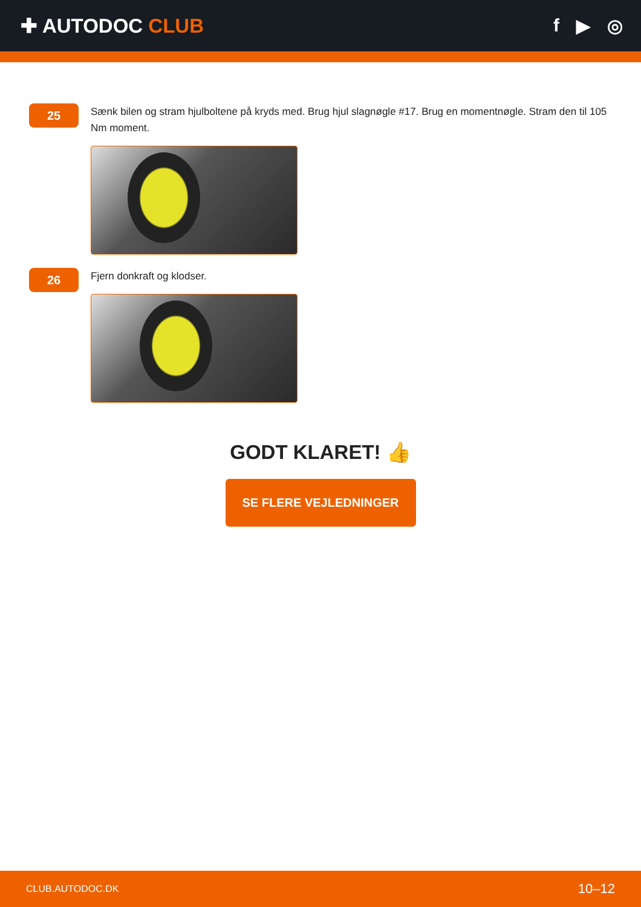✚ AUTODOC CLUB f ▶ ◎
25
Sænk bilen og stram hjulboltene på kryds med. Brug hjul slagnøgle #17. Brug en momentnøgle. Stram den til 105 Nm moment.
26
Fjern donkraft og klodser.
GODT KLARET! 👍
SE FLERE VEJLEDNINGER
CLUB.AUTODOC.DK 10–12